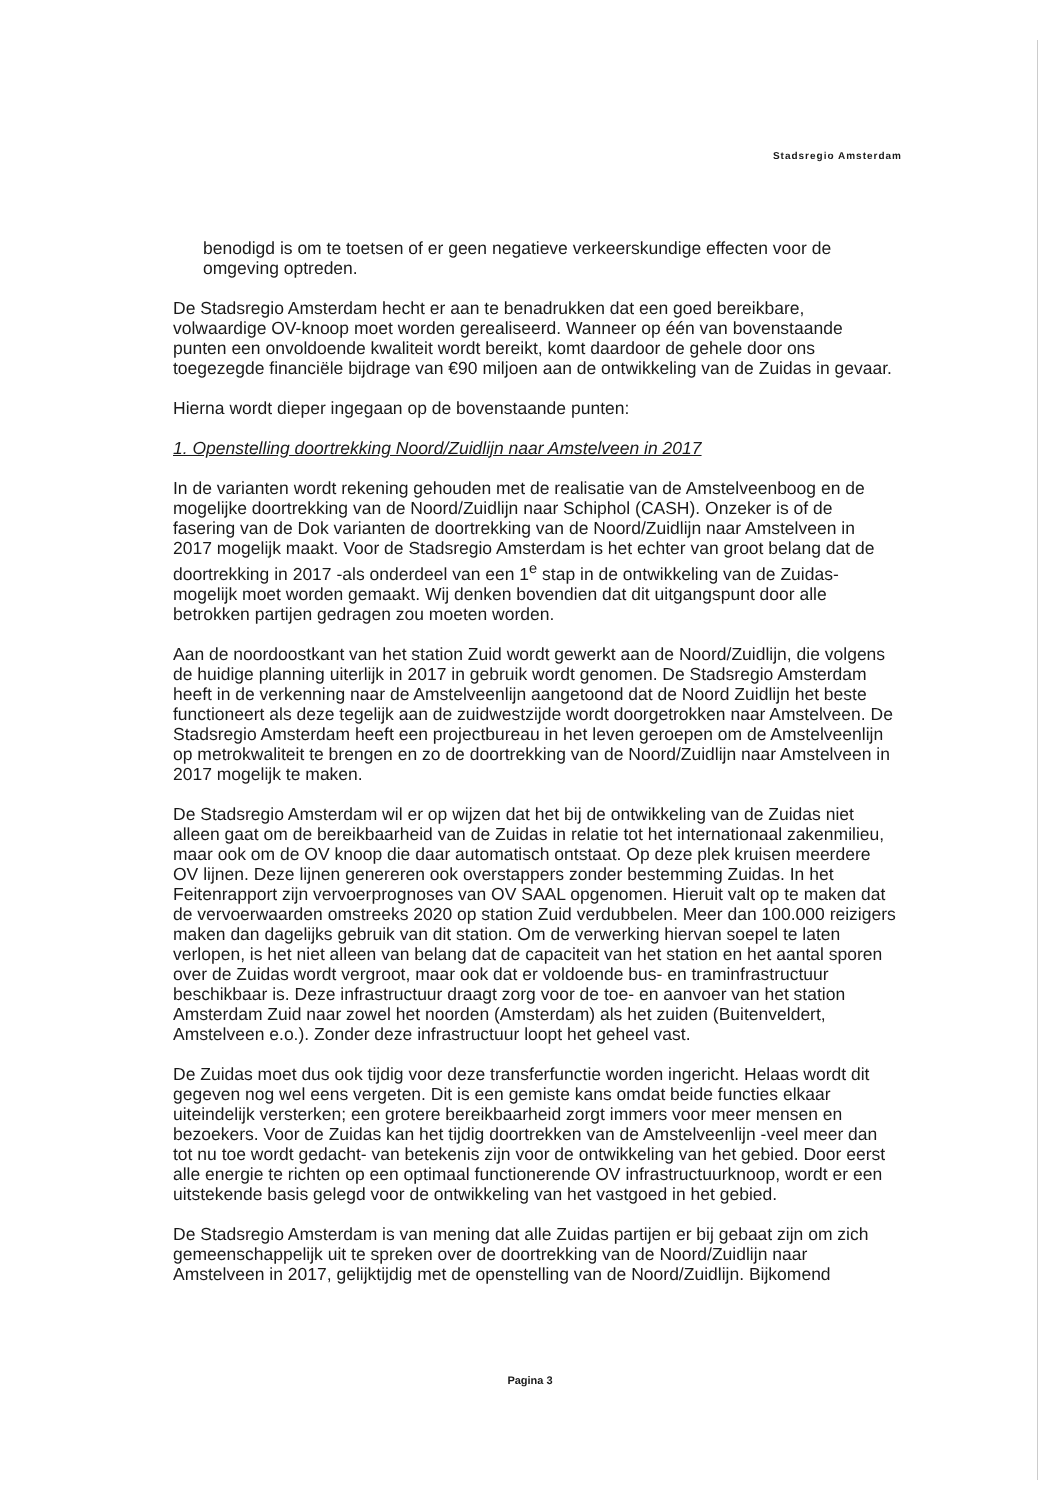Stadsregio Amsterdam
benodigd is om te toetsen of er geen negatieve verkeerskundige effecten voor de omgeving optreden.
De Stadsregio Amsterdam hecht er aan te benadrukken dat een goed bereikbare, volwaardige OV-knoop moet worden gerealiseerd. Wanneer op één van bovenstaande punten een onvoldoende kwaliteit wordt bereikt, komt daardoor de gehele door ons toegezegde financiële bijdrage van €90 miljoen aan de ontwikkeling van de Zuidas in gevaar.
Hierna wordt dieper ingegaan op de bovenstaande punten:
1. Openstelling doortrekking Noord/Zuidlijn naar Amstelveen in 2017
In de varianten wordt rekening gehouden met de realisatie van de Amstelveenboog en de mogelijke doortrekking van de Noord/Zuidlijn naar Schiphol (CASH). Onzeker is of de fasering van de Dok varianten de doortrekking van de Noord/Zuidlijn naar Amstelveen in 2017 mogelijk maakt. Voor de Stadsregio Amsterdam is het echter van groot belang dat de doortrekking in 2017 -als onderdeel van een 1<sup>e</sup> stap in de ontwikkeling van de Zuidas-mogelijk moet worden gemaakt. Wij denken bovendien dat dit uitgangspunt door alle betrokken partijen gedragen zou moeten worden.
Aan de noordoostkant van het station Zuid wordt gewerkt aan de Noord/Zuidlijn, die volgens de huidige planning uiterlijk in 2017 in gebruik wordt genomen. De Stadsregio Amsterdam heeft in de verkenning naar de Amstelveenlijn aangetoond dat de Noord Zuidlijn het beste functioneert als deze tegelijk aan de zuidwestzijde wordt doorgetrokken naar Amstelveen. De Stadsregio Amsterdam heeft een projectbureau in het leven geroepen om de Amstelveenlijn op metrokwaliteit te brengen en zo de doortrekking van de Noord/Zuidlijn naar Amstelveen in 2017 mogelijk te maken.
De Stadsregio Amsterdam wil er op wijzen dat het bij de ontwikkeling van de Zuidas niet alleen gaat om de bereikbaarheid van de Zuidas in relatie tot het internationaal zakenmilieu, maar ook om de OV knoop die daar automatisch ontstaat. Op deze plek kruisen meerdere OV lijnen. Deze lijnen genereren ook overstappers zonder bestemming Zuidas. In het Feitenrapport zijn vervoerprognoses van OV SAAL opgenomen. Hieruit valt op te maken dat de vervoerwaarden omstreeks 2020 op station Zuid verdubbelen. Meer dan 100.000 reizigers maken dan dagelijks gebruik van dit station. Om de verwerking hiervan soepel te laten verlopen, is het niet alleen van belang dat de capaciteit van het station en het aantal sporen over de Zuidas wordt vergroot, maar ook dat er voldoende bus- en traminfrastructuur beschikbaar is. Deze infrastructuur draagt zorg voor de toe- en aanvoer van het station Amsterdam Zuid naar zowel het noorden (Amsterdam) als het zuiden (Buitenveldert, Amstelveen e.o.). Zonder deze infrastructuur loopt het geheel vast.
De Zuidas moet dus ook tijdig voor deze transferfunctie worden ingericht. Helaas wordt dit gegeven nog wel eens vergeten. Dit is een gemiste kans omdat beide functies elkaar uiteindelijk versterken; een grotere bereikbaarheid zorgt immers voor meer mensen en bezoekers. Voor de Zuidas kan het tijdig doortrekken van de Amstelveenlijn -veel meer dan tot nu toe wordt gedacht- van betekenis zijn voor de ontwikkeling van het gebied. Door eerst alle energie te richten op een optimaal functionerende OV infrastructuurknoop, wordt er een uitstekende basis gelegd voor de ontwikkeling van het vastgoed in het gebied.
De Stadsregio Amsterdam is van mening dat alle Zuidas partijen er bij gebaat zijn om zich gemeenschappelijk uit te spreken over de doortrekking van de Noord/Zuidlijn naar Amstelveen in 2017, gelijktijdig met de openstelling van de Noord/Zuidlijn. Bijkomend
Pagina 3